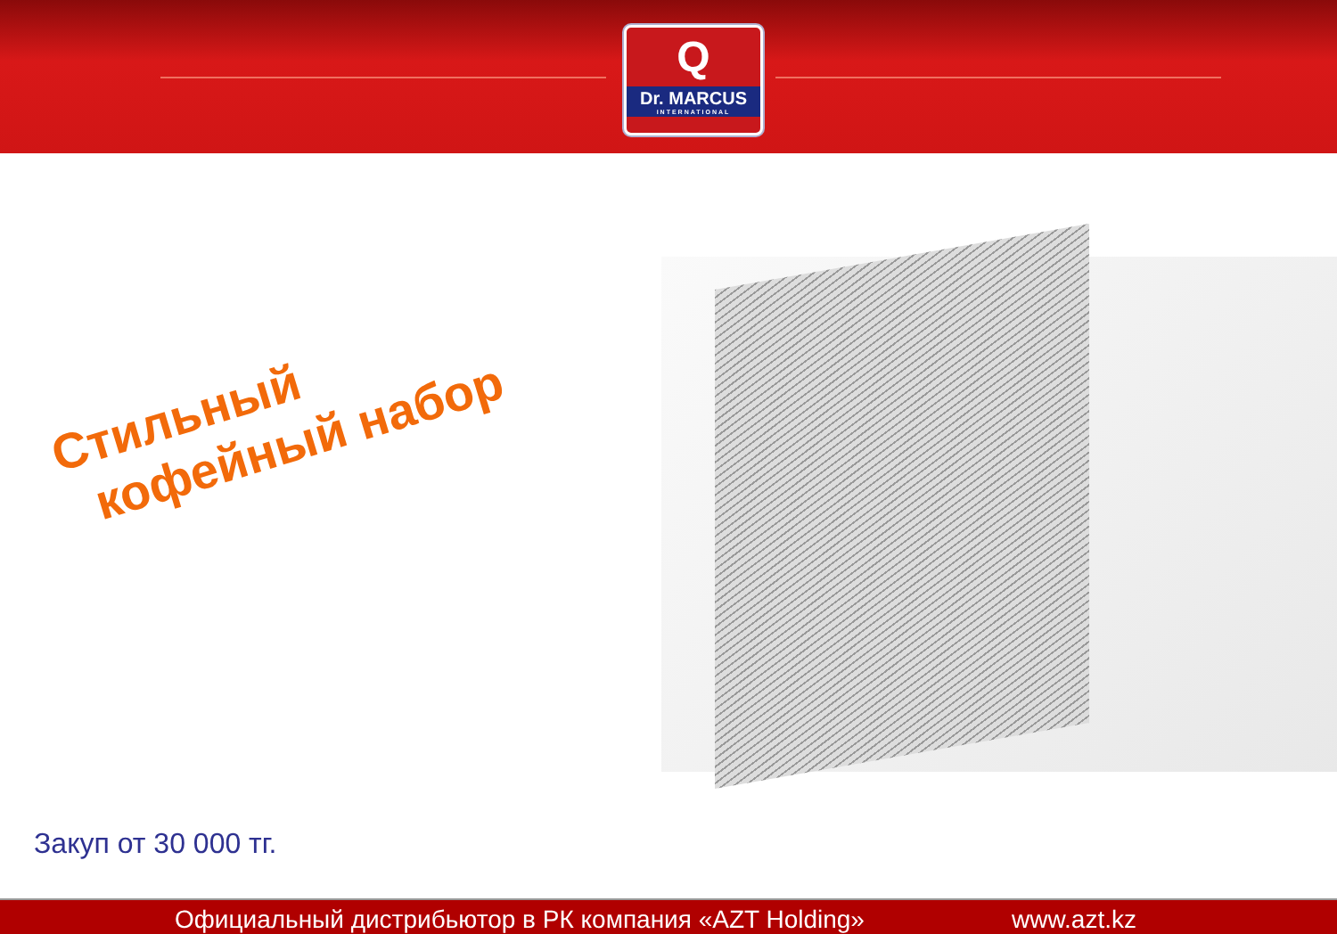Q
Dr. MARCUS
INTERNATIONAL
Стильный
кофейный набор
Закуп от 30 000 тг.
Официальный дистрибьютор в РК компания «AZT Holding» www.azt.kz